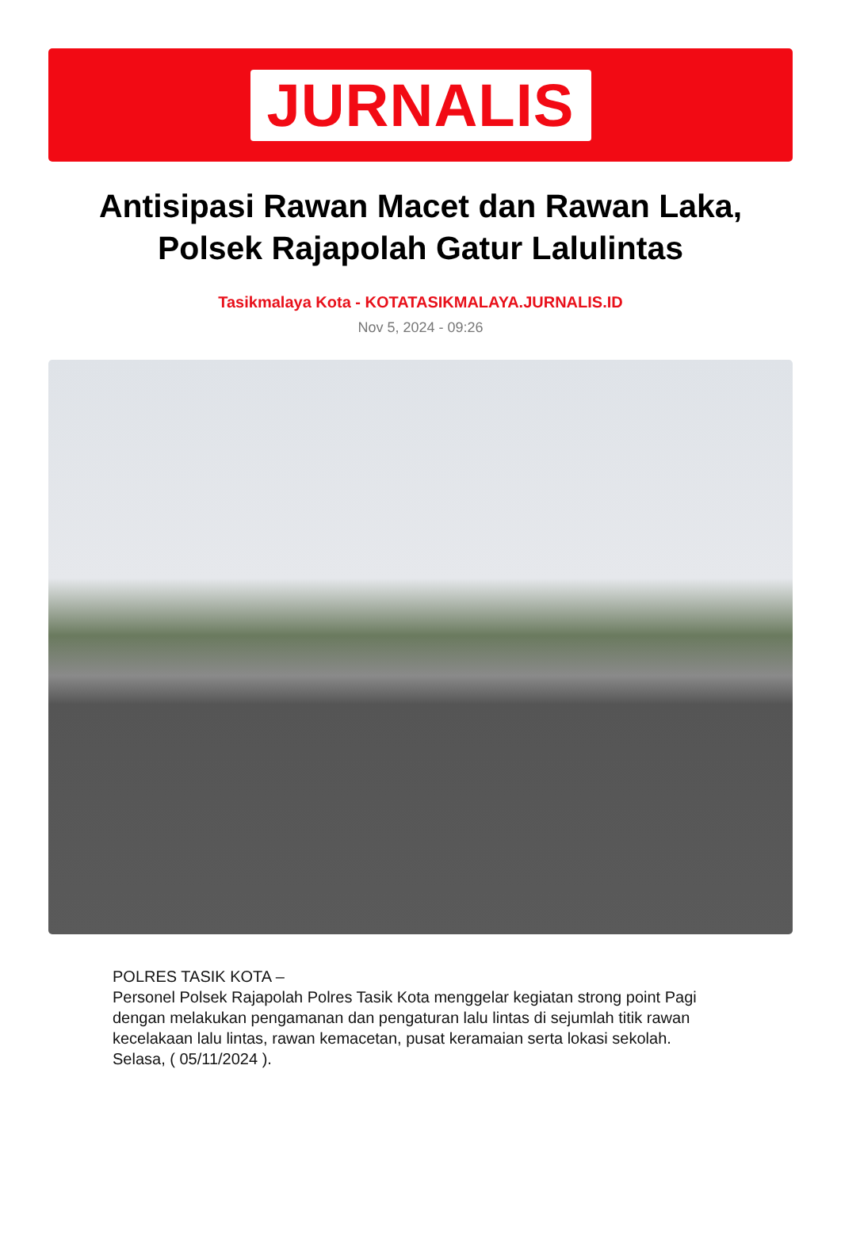JURNALIS
Antisipasi Rawan Macet dan Rawan Laka, Polsek Rajapolah Gatur Lalulintas
Tasikmalaya Kota - KOTATASIKMALAYA.JURNALIS.ID
Nov 5, 2024 - 09:26
POLRES TASIK KOTA –
Personel Polsek Rajapolah Polres Tasik Kota menggelar kegiatan strong point Pagi dengan melakukan pengamanan dan pengaturan lalu lintas di sejumlah titik rawan kecelakaan lalu lintas, rawan kemacetan, pusat keramaian serta lokasi sekolah.
Selasa, ( 05/11/2024 ).